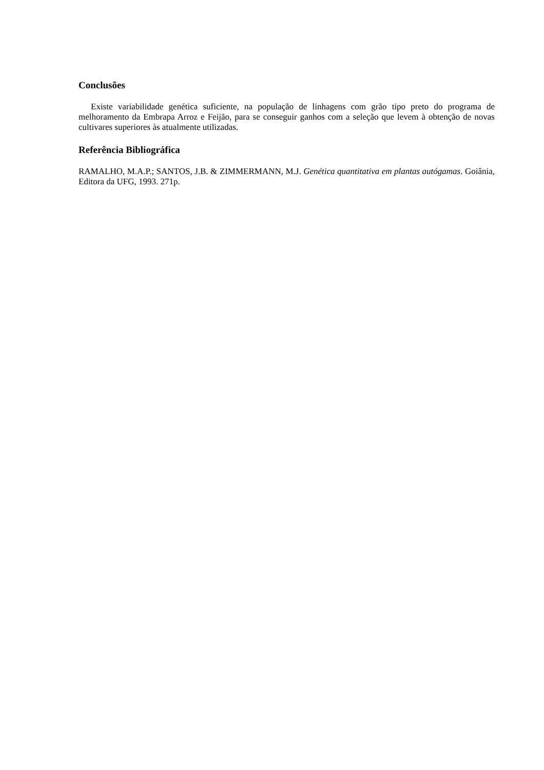Conclusões
Existe variabilidade genética suficiente, na população de linhagens com grão tipo preto do programa de melhoramento da Embrapa Arroz e Feijão, para se conseguir ganhos com a seleção que levem à obtenção de novas cultivares superiores às atualmente utilizadas.
Referência Bibliográfica
RAMALHO, M.A.P.; SANTOS, J.B. & ZIMMERMANN, M.J. Genética quantitativa em plantas autógamas. Goiânia, Editora da UFG, 1993. 271p.